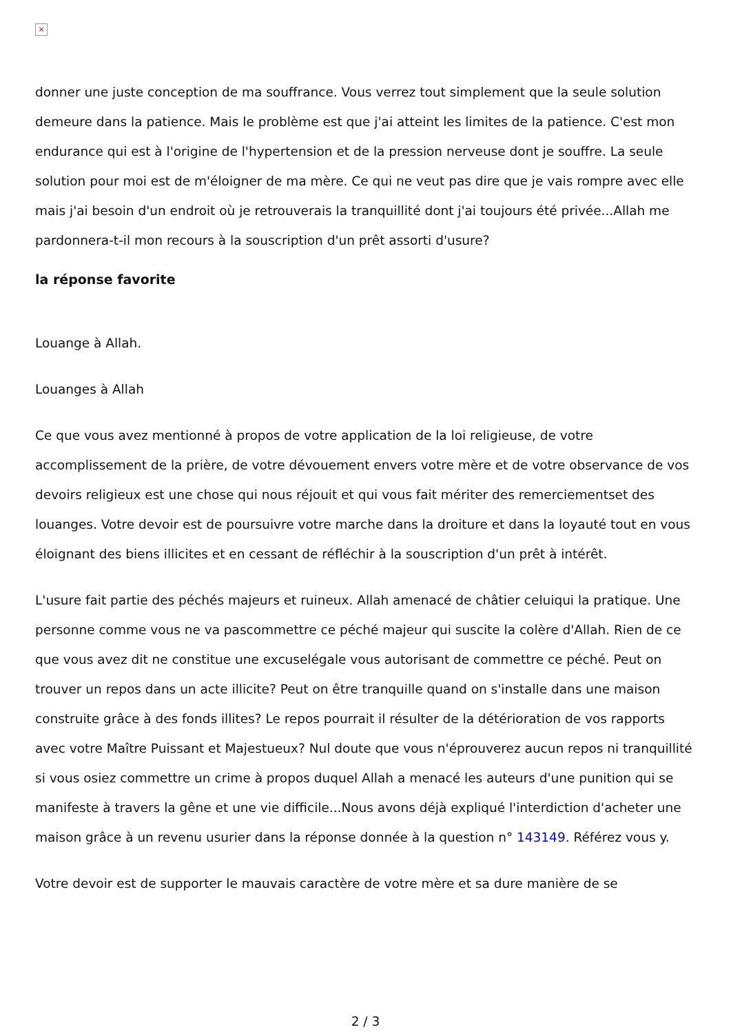×
donner une juste conception de ma souffrance. Vous verrez tout simplement que la seule solution demeure dans la patience. Mais le problème est que j'ai atteint les limites de la patience. C'est mon endurance qui est à l'origine de l'hypertension et de la pression nerveuse dont je souffre. La seule solution pour moi est de m'éloigner de ma mère. Ce qui ne veut pas dire que je vais rompre avec elle mais j'ai besoin d'un endroit où je retrouverais la tranquillité dont j'ai toujours été privée...Allah me pardonnera-t-il mon recours à la souscription d'un prêt assorti d'usure?
la réponse favorite
Louange à Allah.
Louanges à Allah
Ce que vous avez mentionné à propos de votre application de la loi religieuse, de votre accomplissement de la prière, de votre dévouement envers votre mère et de votre observance de vos devoirs religieux est une chose qui nous réjouit et qui vous fait mériter des remerciementset des louanges. Votre devoir est de poursuivre votre marche dans la droiture et dans la loyauté tout en vous éloignant des biens illicites et en cessant de réfléchir à la souscription d'un prêt à intérêt.
L'usure fait partie des péchés majeurs et ruineux. Allah amenacé de châtier celuiqui la pratique. Une personne comme vous ne va pascommettre ce péché majeur qui suscite la colère d'Allah. Rien de ce que vous avez dit ne constitue une excuselégale vous autorisant de commettre ce péché. Peut on trouver un repos dans un acte illicite? Peut on être tranquille quand on s'installe dans une maison construite grâce à des fonds illites? Le repos pourrait il résulter de la détérioration de vos rapports avec votre Maître Puissant et Majestueux? Nul doute que vous n'éprouverez aucun repos ni tranquillité si vous osiez commettre un crime à propos duquel Allah a menacé les auteurs d'une punition qui se manifeste à travers la gêne et une vie difficile...Nous avons déjà expliqué l'interdiction d'acheter une maison grâce à un revenu usurier dans la réponse donnée à la question n° 143149. Référez vous y.
Votre devoir est de supporter le mauvais caractère de votre mère et sa dure manière de se
2 / 3